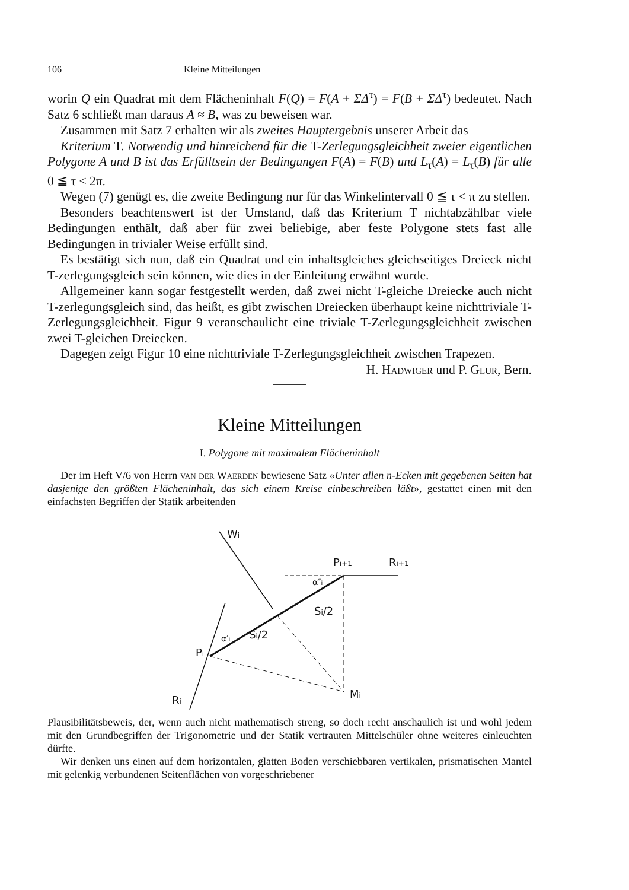106 Kleine Mitteilungen
worin Q ein Quadrat mit dem Flächeninhalt F(Q) = F(A + ΣΔ<sup>τ</sup>) = F(B + ΣΔ<sup>τ</sup>) bedeutet. Nach Satz 6 schließt man daraus A ≈ B, was zu beweisen war.
Zusammen mit Satz 7 erhalten wir als zweites Haupt­ergebnis unserer Arbeit das
Kriterium T. Notwendig und hinreichend für die T-Zerlegungsgleichheit zweier eigentlichen Polygone A und B ist das Erfülltsein der Bedingungen F(A) = F(B) und L<sub>τ</sub>(A) = L<sub>τ</sub>(B) für alle 0 ≦ τ < 2π.
Wegen (7) genügt es, die zweite Bedingung nur für das Winkelintervall 0 ≦ τ < π zu stellen.
Besonders beachtenswert ist der Umstand, daß das Kriterium T nichtabzählbar viele Bedingungen enthält, daß aber für zwei beliebige, aber feste Polygone stets fast alle Bedingungen in trivialer Weise erfüllt sind.
Es bestätigt sich nun, daß ein Quadrat und ein inhaltsgleiches gleichseitiges Dreieck nicht T-zerlegungsgleich sein können, wie dies in der Einleitung erwähnt wurde.
Allgemeiner kann sogar festgestellt werden, daß zwei nicht T-gleiche Dreiecke auch nicht T-zerlegungsgleich sind, das heißt, es gibt zwischen Dreiecken überhaupt keine nichttriviale T-Zerlegungsgleichheit. Figur 9 veranschaulicht eine triviale T-Zerlegungsgleichheit zwischen zwei T-gleichen Dreiecken.
Dagegen zeigt Figur 10 eine nichttriviale T-Zerlegungsgleichheit zwischen Trapezen.
H. Hadwiger und P. Glur, Bern.
Kleine Mitteilungen
I. Polygone mit maximalem Flächeninhalt
Der im Heft V/6 von Herrn van der Waerden bewiesene Satz «Unter allen n-Ecken mit gegebenen Seiten hat dasjenige den größten Flächeninhalt, das sich einem Kreise einbeschreiben läßt», gestattet einen mit den einfachsten Begriffen der Statik arbeitenden
Wi
Pi+1
Ri+1
Pi
Ri
Mi
Si/2
Si/2
α″i
α′i
Plausibilitätsbeweis, der, wenn auch nicht mathematisch streng, so doch recht anschaulich ist und wohl jedem mit den Grundbegriffen der Trigonometrie und der Statik vertrauten Mittelschüler ohne weiteres einleuchten dürfte.
Wir denken uns einen auf dem horizontalen, glatten Boden verschiebbaren vertikalen, prismatischen Mantel mit gelenkig verbundenen Seitenflächen von vorgeschriebener